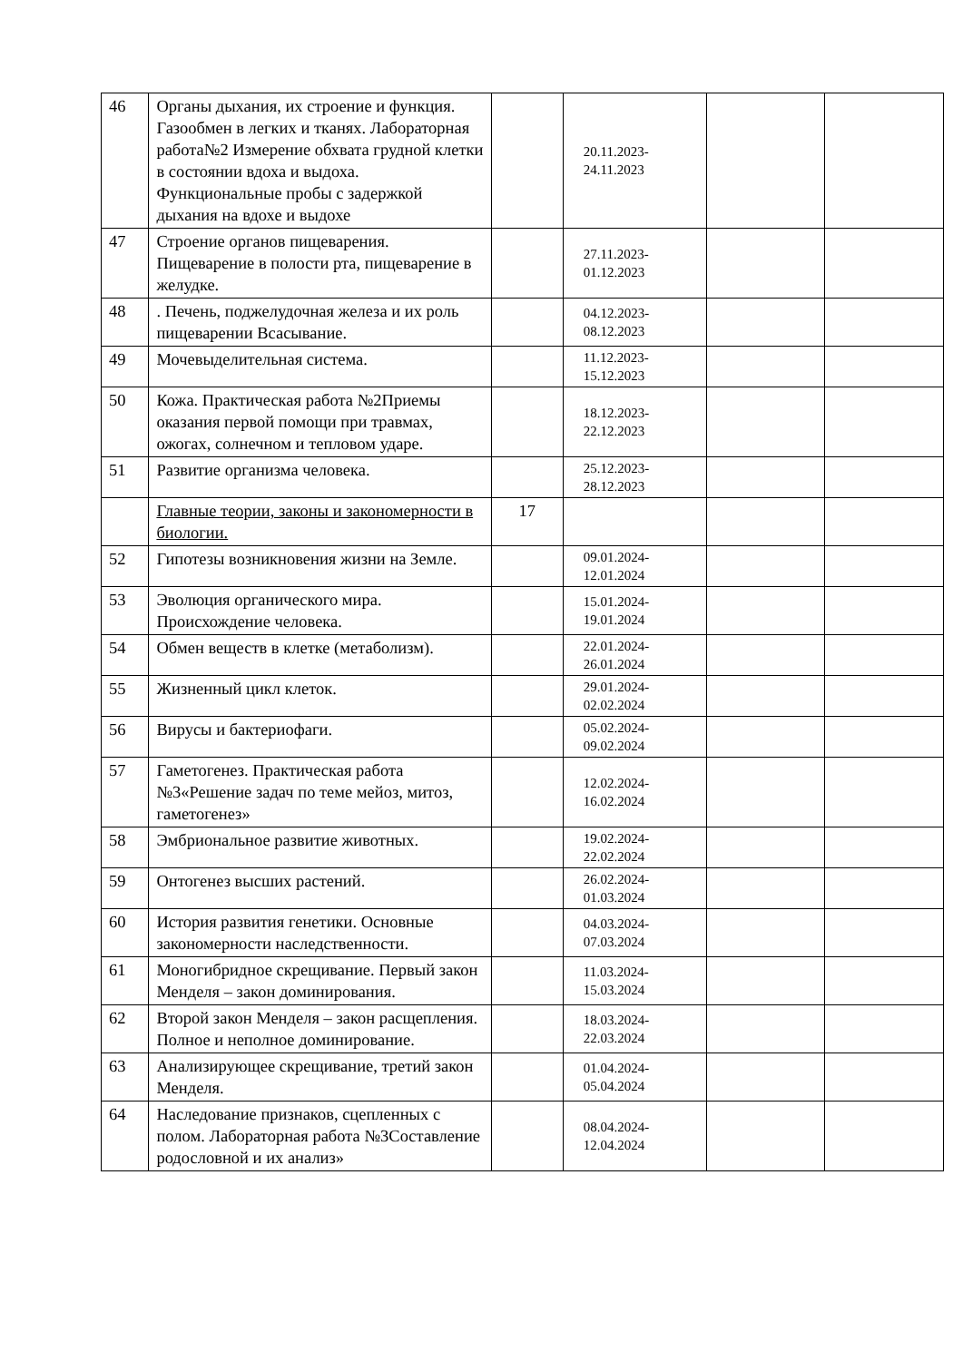| 46 | Органы дыхания, их строение и функция. Газообмен в легких и тканях. Лабораторная работа№2 Измерение обхвата грудной клетки в состоянии вдоха и выдоха. Функциональные пробы с задержкой дыхания на вдохе и выдохе | | 20.11.2023- 24.11.2023 | | |
| 47 | Строение органов пищеварения. Пищеварение в полости рта, пищеварение в желудке. | | 27.11.2023- 01.12.2023 | | |
| 48 | . Печень, поджелудочная железа и их роль пищеварении Всасывание. | | 04.12.2023- 08.12.2023 | | |
| 49 | Мочевыделительная система. | | 11.12.2023- 15.12.2023 | | |
| 50 | Кожа. Практическая работа №2Приемы оказания первой помощи при травмах, ожогах, солнечном и тепловом ударе. | | 18.12.2023- 22.12.2023 | | |
| 51 | Развитие организма человека. | | 25.12.2023- 28.12.2023 | | |
| | Главные теории, законы и закономерности в биологии. | 17 | | | |
| 52 | Гипотезы возникновения жизни на Земле. | | 09.01.2024- 12.01.2024 | | |
| 53 | Эволюция органического мира. Происхождение человека. | | 15.01.2024- 19.01.2024 | | |
| 54 | Обмен веществ в клетке (метаболизм). | | 22.01.2024- 26.01.2024 | | |
| 55 | Жизненный цикл клеток. | | 29.01.2024- 02.02.2024 | | |
| 56 | Вирусы и бактериофаги. | | 05.02.2024- 09.02.2024 | | |
| 57 | Гаметогенез. Практическая работа №3«Решение задач по теме мейоз, митоз, гаметогенез» | | 12.02.2024- 16.02.2024 | | |
| 58 | Эмбриональное развитие животных. | | 19.02.2024- 22.02.2024 | | |
| 59 | Онтогенез высших растений. | | 26.02.2024- 01.03.2024 | | |
| 60 | История развития генетики. Основные закономерности наследственности. | | 04.03.2024- 07.03.2024 | | |
| 61 | Моногибридное скрещивание. Первый закон Менделя – закон доминирования. | | 11.03.2024- 15.03.2024 | | |
| 62 | Второй закон Менделя – закон расщепления. Полное и неполное доминирование. | | 18.03.2024- 22.03.2024 | | |
| 63 | Анализирующее скрещивание, третий закон Менделя. | | 01.04.2024- 05.04.2024 | | |
| 64 | Наследование признаков, сцепленных с полом. Лабораторная работа №3Составление родословной и их анализ» | | 08.04.2024- 12.04.2024 | | |